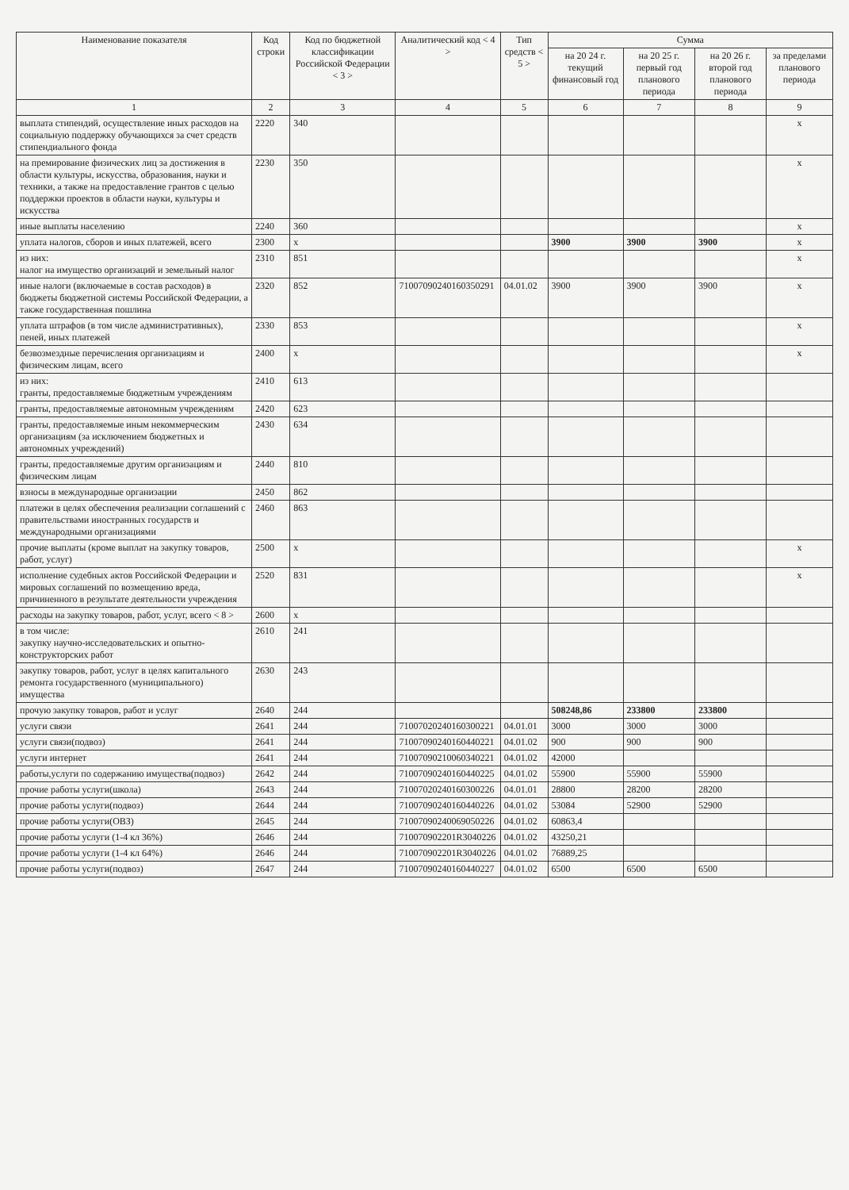| Наименование показателя | Код строки | Код по бюджетной классификации Российской Федерации < 3 > | Аналитический код < 4 > | Тип средств < 5 > | Сумма | | | |
| --- | --- | --- | --- | --- | --- | --- | --- | --- |
| | | | | | на 20 24 г. текущий финансовый год | на 20 25 г. первый год планового периода | на 20 26 г. второй год планового периода | за пределами планового периода |
| 1 | 2 | 3 | 4 | 5 | 6 | 7 | 8 | 9 |
| выплата стипендий, осуществление иных расходов на социальную поддержку обучающихся за счет средств стипендиального фонда | 2220 | 340 | | | | | | x |
| на премирование физических лиц за достижения в области культуры, искусства, образования, науки и техники, а также на предоставление грантов с целью поддержки проектов в области науки, культуры и искусства | 2230 | 350 | | | | | | x |
| иные выплаты населению | 2240 | 360 | | | | | | x |
| уплата налогов, сборов и иных платежей, всего | 2300 | x | | | 3900 | 3900 | 3900 | x |
| из них: налог на имущество организаций и земельный налог | 2310 | 851 | | | | | | x |
| иные налоги (включаемые в состав расходов) в бюджеты бюджетной системы Российской Федерации, а также государственная пошлина | 2320 | 852 | 71007090240160350291 | 04.01.02 | 3900 | 3900 | 3900 | x |
| уплата штрафов (в том числе административных), пеней, иных платежей | 2330 | 853 | | | | | | x |
| безвозмездные перечисления организациям и физическим лицам, всего | 2400 | x | | | | | | x |
| из них: гранты, предоставляемые бюджетным учреждениям | 2410 | 613 | | | | | | |
| гранты, предоставляемые автономным учреждениям | 2420 | 623 | | | | | | |
| гранты, предоставляемые иным некоммерческим организациям (за исключением бюджетных и автономных учреждений) | 2430 | 634 | | | | | | |
| гранты, предоставляемые другим организациям и физическим лицам | 2440 | 810 | | | | | | |
| взносы в международные организации | 2450 | 862 | | | | | | |
| платежи в целях обеспечения реализации соглашений с правительствами иностранных государств и международными организациями | 2460 | 863 | | | | | | |
| прочие выплаты (кроме выплат на закупку товаров, работ, услуг) | 2500 | x | | | | | | x |
| исполнение судебных актов Российской Федерации и мировых соглашений по возмещению вреда, причиненного в результате деятельности учреждения | 2520 | 831 | | | | | | x |
| расходы на закупку товаров, работ, услуг, всего < 8 > | 2600 | x | | | | | | |
| в том числе: закупку научно-исследовательских и опытно-конструкторских работ | 2610 | 241 | | | | | | |
| закупку товаров, работ, услуг в целях капитального ремонта государственного (муниципального) имущества | 2630 | 243 | | | | | | |
| прочую закупку товаров, работ и услуг | 2640 | 244 | | | 508248,86 | 233800 | 233800 | |
| услуги связи | 2641 | 244 | 71007020240160300221 | 04.01.01 | 3000 | 3000 | 3000 | |
| услуги связи(подвоз) | 2641 | 244 | 71007090240160440221 | 04.01.02 | 900 | 900 | 900 | |
| услуги интернет | 2641 | 244 | 71007090210060340221 | 04.01.02 | 42000 | | | |
| работы,услуги по содержанию имущества(подвоз) | 2642 | 244 | 71007090240160440225 | 04.01.02 | 55900 | 55900 | 55900 | |
| прочие работы услуги(школа) | 2643 | 244 | 71007020240160300226 | 04.01.01 | 28800 | 28200 | 28200 | |
| прочие работы услуги(подвоз) | 2644 | 244 | 71007090240160440226 | 04.01.02 | 53084 | 52900 | 52900 | |
| прочие работы услуги(ОВЗ) | 2645 | 244 | 71007090240069050226 | 04.01.02 | 60863,4 | | | |
| прочие работы услуги (1-4 кл 36%) | 2646 | 244 | 710070902201R3040226 | 04.01.02 | 43250,21 | | | |
| прочие работы услуги (1-4 кл 64%) | 2646 | 244 | 710070902201R3040226 | 04.01.02 | 76889,25 | | | |
| прочие работы услуги(подвоз) | 2647 | 244 | 71007090240160440227 | 04.01.02 | 6500 | 6500 | 6500 | |